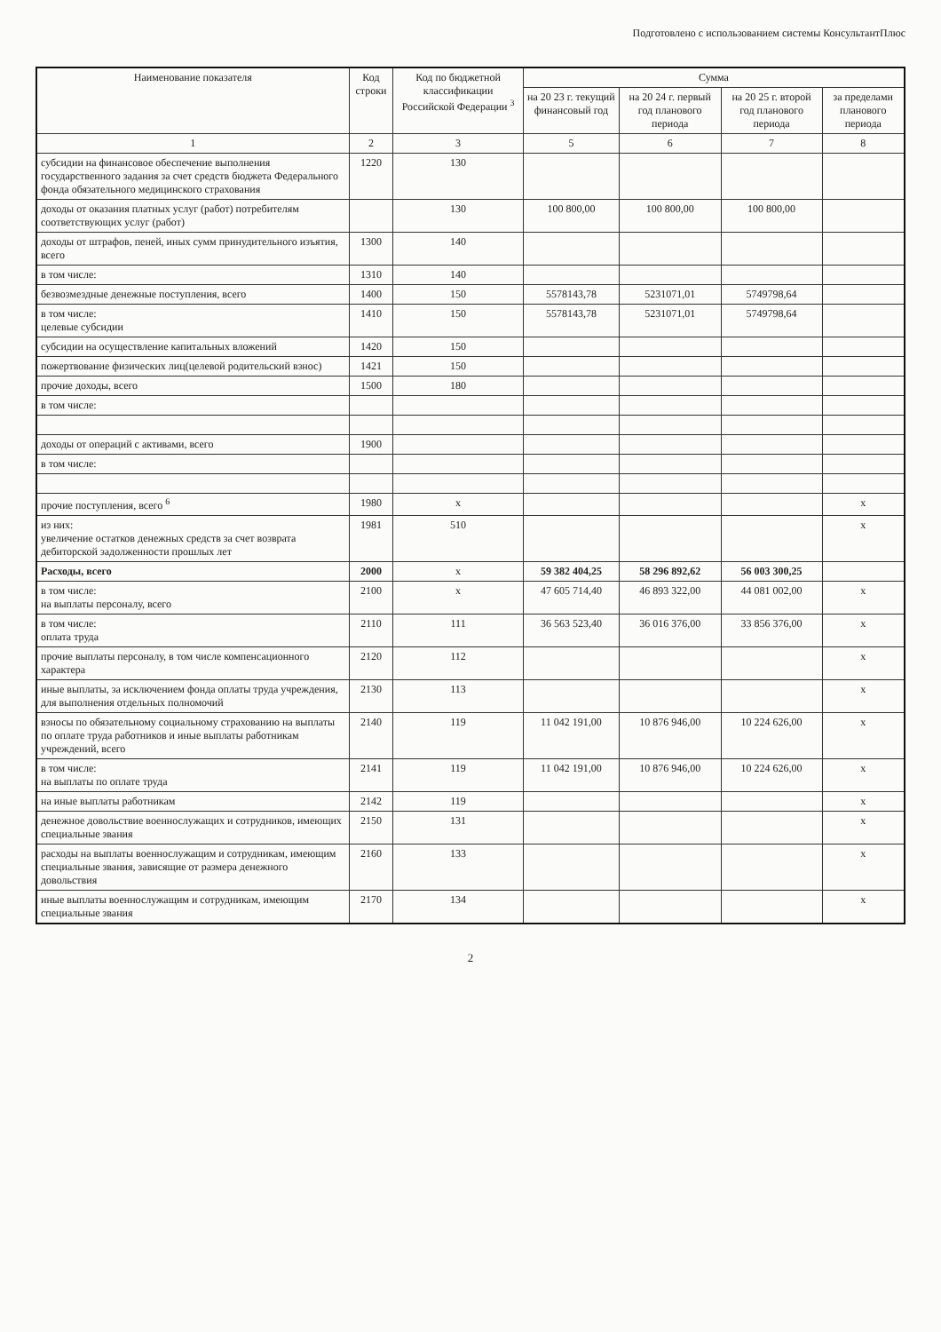Подготовлено с использованием системы КонсультантПлюс
| Наименование показателя | Код строки | Код по бюджетной классификации Российской Федерации <sup>3</sup> | Сумма | | | |
| --- | --- | --- | --- | --- | --- | --- |
| | | | на 20 23 г. текущий финансовый год | на 20 24 г. первый год планового периода | на 20 25 г. второй год планового периода | за пределами планового периода |
| 1 | 2 | 3 | 5 | 6 | 7 | 8 |
| субсидии на финансовое обеспечение выполнения государственного задания за счет средств бюджета Федерального фонда обязательного медицинского страхования | 1220 | 130 | | | | |
| доходы от оказания платных услуг (работ) потребителям соответствующих услуг (работ) | | 130 | 100 800,00 | 100 800,00 | 100 800,00 | |
| доходы от штрафов, пеней, иных сумм принудительного изъятия, всего | 1300 | 140 | | | | |
| в том числе: | 1310 | 140 | | | | |
| безвозмездные денежные поступления, всего | 1400 | 150 | 5578143,78 | 5231071,01 | 5749798,64 | |
| в том числе: целевые субсидии | 1410 | 150 | 5578143,78 | 5231071,01 | 5749798,64 | |
| субсидии на осуществление капитальных вложений | 1420 | 150 | | | | |
| пожертвование физических лиц(целевой родительский взнос) | 1421 | 150 | | | | |
| прочие доходы, всего | 1500 | 180 | | | | |
| в том числе: | | | | | | |
| доходы от операций с активами, всего | 1900 | | | | | |
| в том числе: | | | | | | |
| прочие поступления, всего <sup>6</sup> | 1980 | x | | | | x |
| из них: увеличение остатков денежных средств за счет возврата дебиторской задолженности прошлых лет | 1981 | 510 | | | | x |
| Расходы, всего | 2000 | x | 59 382 404,25 | 58 296 892,62 | 56 003 300,25 | |
| в том числе: на выплаты персоналу, всего | 2100 | x | 47 605 714,40 | 46 893 322,00 | 44 081 002,00 | x |
| в том числе: оплата труда | 2110 | 111 | 36 563 523,40 | 36 016 376,00 | 33 856 376,00 | x |
| прочие выплаты персоналу, в том числе компенсационного характера | 2120 | 112 | | | | x |
| иные выплаты, за исключением фонда оплаты труда учреждения, для выполнения отдельных полномочий | 2130 | 113 | | | | x |
| взносы по обязательному социальному страхованию на выплаты по оплате труда работников и иные выплаты работникам учреждений, всего | 2140 | 119 | 11 042 191,00 | 10 876 946,00 | 10 224 626,00 | x |
| в том числе: на выплаты по оплате труда | 2141 | 119 | 11 042 191,00 | 10 876 946,00 | 10 224 626,00 | x |
| на иные выплаты работникам | 2142 | 119 | | | | x |
| денежное довольствие военнослужащих и сотрудников, имеющих специальные звания | 2150 | 131 | | | | x |
| расходы на выплаты военнослужащим и сотрудникам, имеющим специальные звания, зависящие от размера денежного довольствия | 2160 | 133 | | | | x |
| иные выплаты военнослужащим и сотрудникам, имеющим специальные звания | 2170 | 134 | | | | x |
2